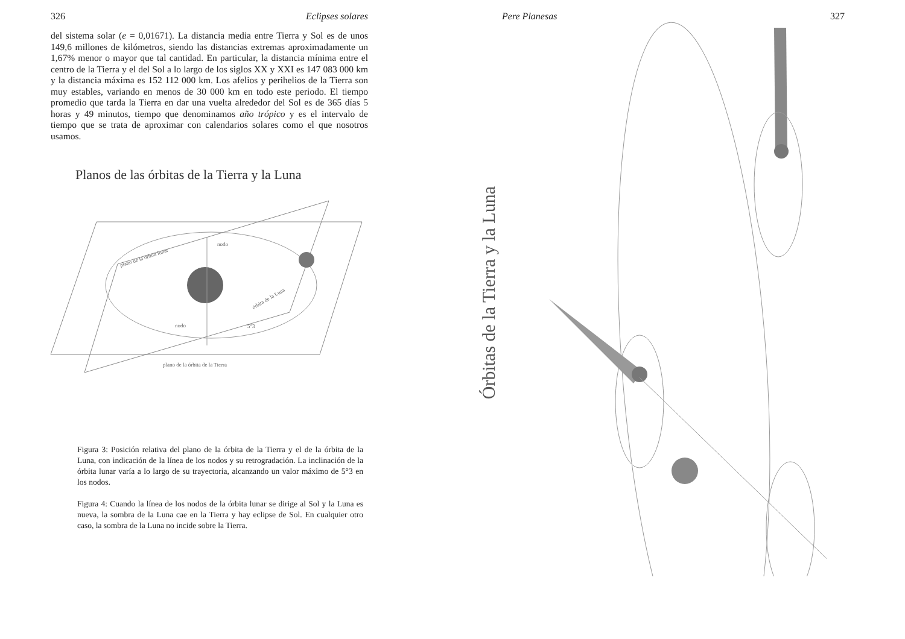326 Eclipses solares
del sistema solar (e = 0,01671). La distancia media entre Tierra y Sol es de unos 149,6 millones de kilómetros, siendo las distancias extremas aproximadamente un 1,67% menor o mayor que tal cantidad. En particular, la distancia mínima entre el centro de la Tierra y el del Sol a lo largo de los siglos XX y XXI es 147 083 000 km y la distancia máxima es 152 112 000 km. Los afelios y perihelios de la Tierra son muy estables, variando en menos de 30 000 km en todo este periodo. El tiempo promedio que tarda la Tierra en dar una vuelta alrededor del Sol es de 365 días 5 horas y 49 minutos, tiempo que denominamos año trópico y es el intervalo de tiempo que se trata de aproximar con calendarios solares como el que nosotros usamos.
Planos de las órbitas de la Tierra y la Luna
nodo
nodo
5°3
plano de la órbita lunar
órbita de la Luna
plano de la órbita de la Tierra
Figura 3: Posición relativa del plano de la órbita de la Tierra y el de la órbita de la Luna, con indicación de la línea de los nodos y su retrogradación. La inclinación de la órbita lunar varía a lo largo de su trayectoria, alcanzando un valor máximo de 5°3 en los nodos.
Figura 4: Cuando la línea de los nodos de la órbita lunar se dirige al Sol y la Luna es nueva, la sombra de la Luna cae en la Tierra y hay eclipse de Sol. En cualquier otro caso, la sombra de la Luna no incide sobre la Tierra.
Pere Planesas 327
Órbitas de la Tierra y la Luna